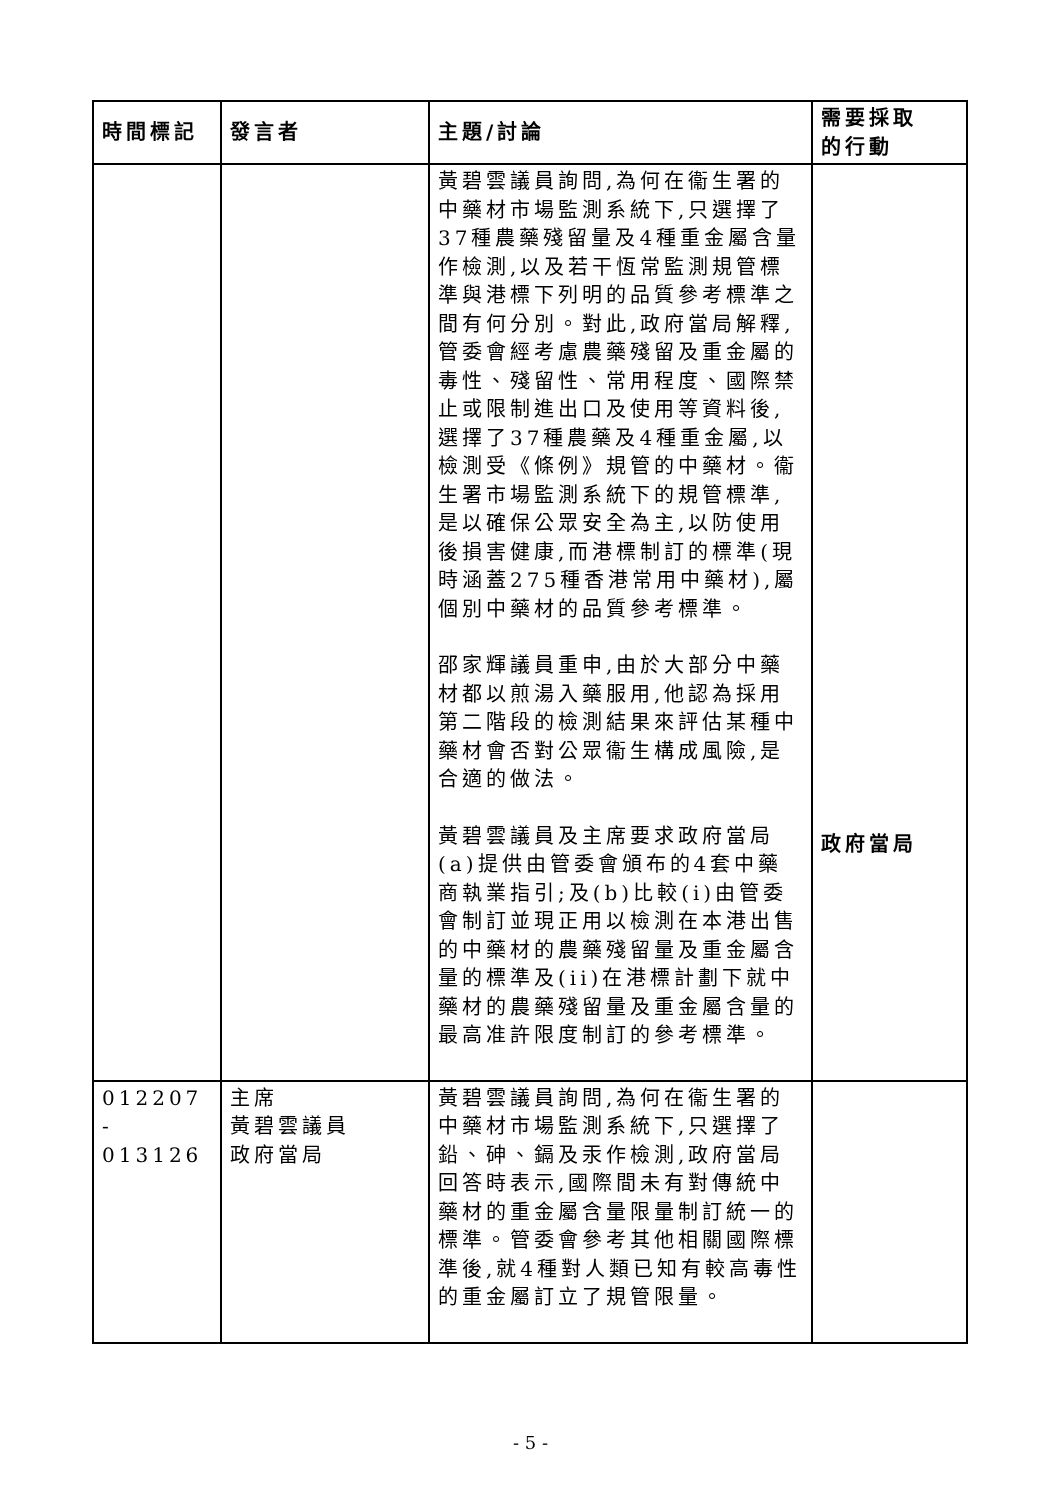| 時間標記 | 發言者 | 主題/討論 | 需要採取 的行動 |
| --- | --- | --- | --- |
| | | 黃碧雲議員詢問,為何在衞生署的中藥材市場監測系統下,只選擇了37種農藥殘留量及4種重金屬含量作檢測,以及若干恆常監測規管標準與港標下列明的品質參考標準之間有何分別。對此,政府當局解釋,管委會經考慮農藥殘留及重金屬的毒性、殘留性、常用程度、國際禁止或限制進出口及使用等資料後,選擇了37種農藥及4種重金屬,以檢測受《條例》規管的中藥材。衞生署市場監測系統下的規管標準,是以確保公眾安全為主,以防使用後損害健康,而港標制訂的標準(現時涵蓋275種香港常用中藥材),屬個別中藥材的品質參考標準。 邵家輝議員重申,由於大部分中藥材都以煎湯入藥服用,他認為採用第二階段的檢測結果來評估某種中藥材會否對公眾衞生構成風險,是合適的做法。 黃碧雲議員及主席要求政府當局(a)提供由管委會頒布的4套中藥商執業指引;及(b)比較(i)由管委會制訂並現正用以檢測在本港出售的中藥材的農藥殘留量及重金屬含量的標準及(ii)在港標計劃下就中藥材的農藥殘留量及重金屬含量的最高准許限度制訂的參考標準。 | 政府當局 |
| 012207 - 013126 | 主席 黃碧雲議員 政府當局 | 黃碧雲議員詢問,為何在衞生署的中藥材市場監測系統下,只選擇了鉛、砷、鎘及汞作檢測,政府當局回答時表示,國際間未有對傳統中藥材的重金屬含量限量制訂統一的標準。管委會參考其他相關國際標準後,就4種對人類已知有較高毒性的重金屬訂立了規管限量。 | |
- 5 -